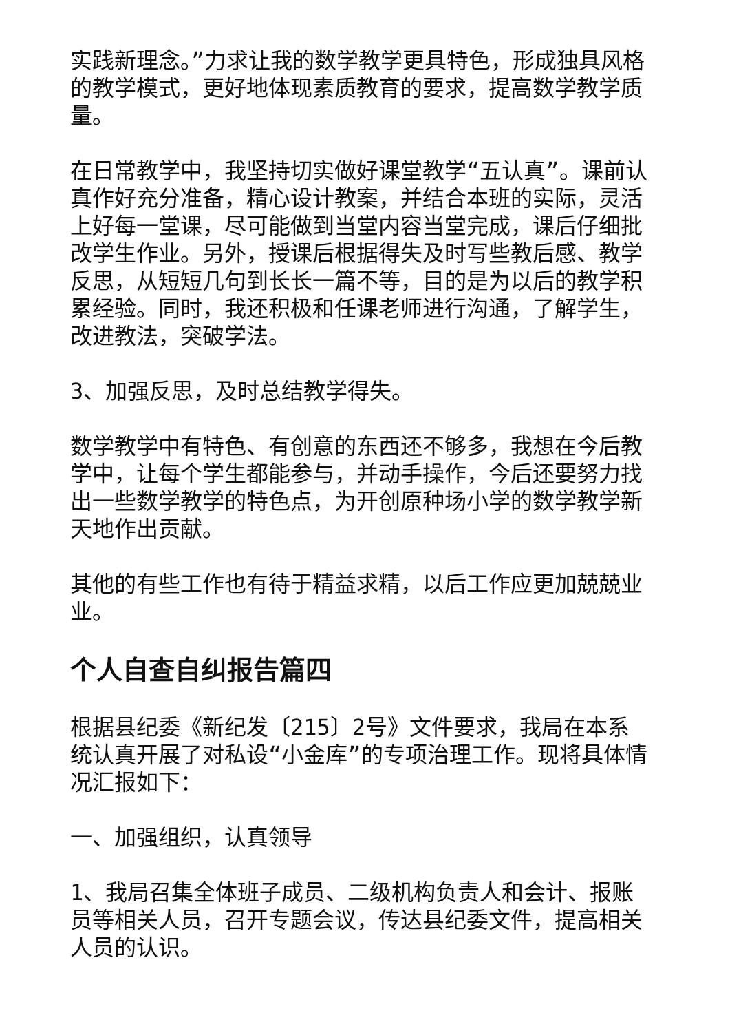实践新理念。”力求让我的数学教学更具特色，形成独具风格的教学模式，更好地体现素质教育的要求，提高数学教学质量。
在日常教学中，我坚持切实做好课堂教学“五认真”。课前认真作好充分准备，精心设计教案，并结合本班的实际，灵活上好每一堂课，尽可能做到当堂内容当堂完成，课后仔细批改学生作业。另外，授课后根据得失及时写些教后感、教学反思，从短短几句到长长一篇不等，目的是为以后的教学积累经验。同时，我还积极和任课老师进行沟通，了解学生，改进教法，突破学法。
3、加强反思，及时总结教学得失。
数学教学中有特色、有创意的东西还不够多，我想在今后教学中，让每个学生都能参与，并动手操作，今后还要努力找出一些数学教学的特色点，为开创原种场小学的数学教学新天地作出贡献。
其他的有些工作也有待于精益求精，以后工作应更加兢兢业业。
个人自查自纠报告篇四
根据县纪委《新纪发〔215〕2号》文件要求，我局在本系统认真开展了对私设“小金库”的专项治理工作。现将具体情况汇报如下：
一、加强组织，认真领导
1、我局召集全体班子成员、二级机构负责人和会计、报账员等相关人员，召开专题会议，传达县纪委文件，提高相关人员的认识。